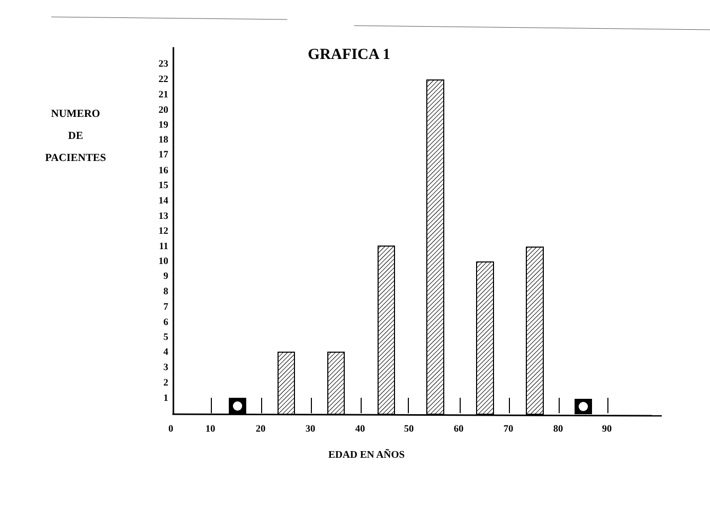GRAFICA 1
NUMERO
DE
PACIENTES
EDAD EN AÑOS
23
22
21
20
19
18
17
16
15
14
13
12
11
10
9
8
7
6
5
4
3
2
1
0
10
20
30
40
50
60
70
80
90